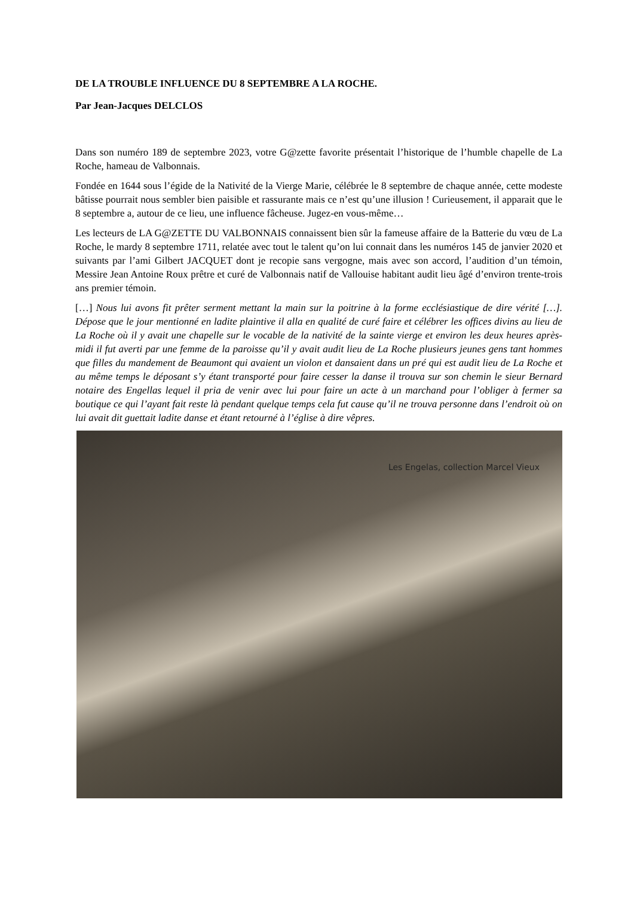DE LA TROUBLE INFLUENCE DU 8 SEPTEMBRE A LA ROCHE.
Par Jean-Jacques DELCLOS
Dans son numéro 189 de septembre 2023, votre G@zette favorite présentait l’historique de l’humble chapelle de La Roche, hameau de Valbonnais.
Fondée en 1644 sous l’égide de la Nativité de la Vierge Marie, célébrée le 8 septembre de chaque année, cette modeste bâtisse pourrait nous sembler bien paisible et rassurante mais ce n’est qu’une illusion ! Curieusement, il apparait que le 8 septembre a, autour de ce lieu, une influence fâcheuse. Jugez-en vous-même…
Les lecteurs de LA G@ZETTE DU VALBONNAIS connaissent bien sûr la fameuse affaire de la Batterie du vœu de La Roche, le mardy 8 septembre 1711, relatée avec tout le talent qu’on lui connait dans les numéros 145 de janvier 2020 et suivants par l’ami Gilbert JACQUET dont je recopie sans vergogne, mais avec son accord, l’audition d’un témoin, Messire Jean Antoine Roux prêtre et curé de Valbonnais natif de Vallouise habitant audit lieu âgé d’environ trente-trois ans premier témoin.
[…] Nous lui avons fit prêter serment mettant la main sur la poitrine à la forme ecclésiastique de dire vérité […]. Dépose que le jour mentionné en ladite plaintive il alla en qualité de curé faire et célébrer les offices divins au lieu de La Roche où il y avait une chapelle sur le vocable de la nativité de la sainte vierge et environ les deux heures après-midi il fut averti par une femme de la paroisse qu’il y avait audit lieu de La Roche plusieurs jeunes gens tant hommes que filles du mandement de Beaumont qui avaient un violon et dansaient dans un pré qui est audit lieu de La Roche et au même temps le déposant s’y étant transporté pour faire cesser la danse il trouva sur son chemin le sieur Bernard notaire des Engellas lequel il pria de venir avec lui pour faire un acte à un marchand pour l’obliger à fermer sa boutique ce qui l’ayant fait reste là pendant quelque temps cela fut cause qu’il ne trouva personne dans l’endroit où on lui avait dit guettait ladite danse et étant retourné à l’église à dire vêpres.
Les Engelas, collection Marcel Vieux